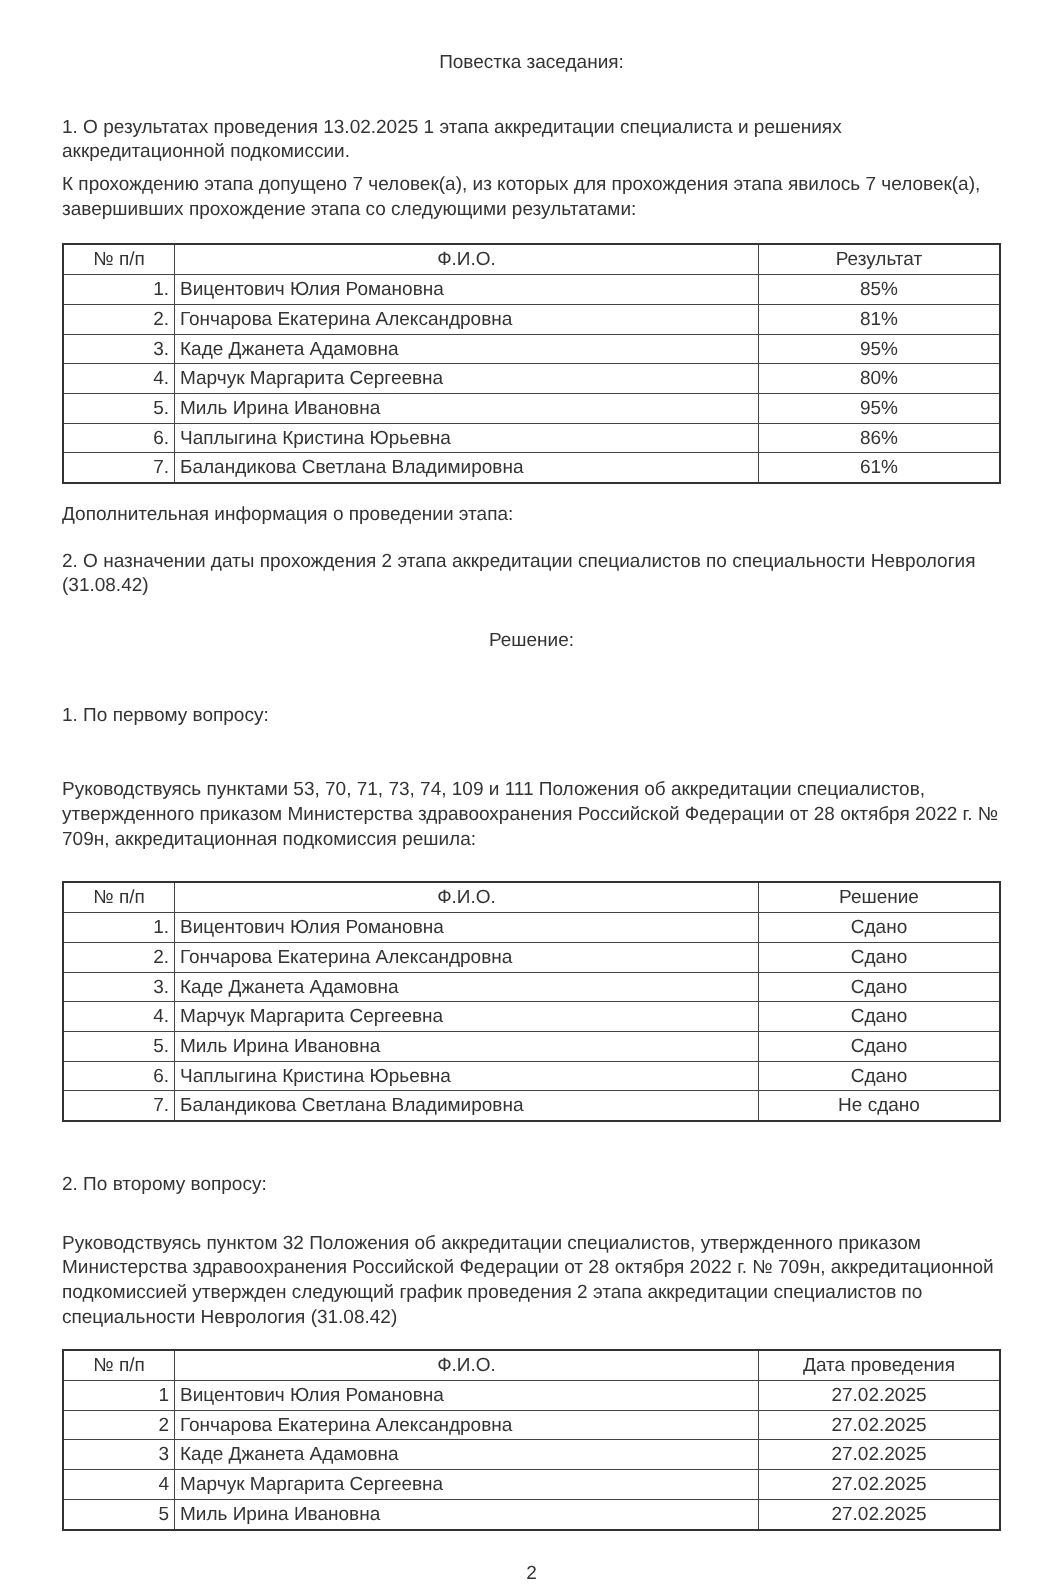Повестка заседания:
1. О результатах проведения 13.02.2025 1 этапа аккредитации специалиста и решениях аккредитационной подкомиссии.
К прохождению этапа допущено 7 человек(а), из которых для прохождения этапа явилось 7 человек(а), завершивших прохождение этапа со следующими результатами:
| № п/п | Ф.И.О. | Результат |
| --- | --- | --- |
| 1. | Вицентович Юлия Романовна | 85% |
| 2. | Гончарова Екатерина Александровна | 81% |
| 3. | Каде Джанета Адамовна | 95% |
| 4. | Марчук Маргарита Сергеевна | 80% |
| 5. | Миль Ирина Ивановна | 95% |
| 6. | Чаплыгина Кристина Юрьевна | 86% |
| 7. | Баландикова Светлана Владимировна | 61% |
Дополнительная информация о проведении этапа:
2. О назначении даты прохождения 2 этапа аккредитации специалистов по специальности Неврология (31.08.42)
Решение:
1. По первому вопросу:
Руководствуясь пунктами 53, 70, 71, 73, 74, 109 и 111 Положения об аккредитации специалистов, утвержденного приказом Министерства здравоохранения Российской Федерации от 28 октября 2022 г. № 709н, аккредитационная подкомиссия решила:
| № п/п | Ф.И.О. | Решение |
| --- | --- | --- |
| 1. | Вицентович Юлия Романовна | Сдано |
| 2. | Гончарова Екатерина Александровна | Сдано |
| 3. | Каде Джанета Адамовна | Сдано |
| 4. | Марчук Маргарита Сергеевна | Сдано |
| 5. | Миль Ирина Ивановна | Сдано |
| 6. | Чаплыгина Кристина Юрьевна | Сдано |
| 7. | Баландикова Светлана Владимировна | Не сдано |
2. По второму вопросу:
Руководствуясь пунктом 32 Положения об аккредитации специалистов, утвержденного приказом Министерства здравоохранения Российской Федерации от 28 октября 2022 г. № 709н, аккредитационной подкомиссией утвержден следующий график проведения 2 этапа аккредитации специалистов по специальности Неврология (31.08.42)
| № п/п | Ф.И.О. | Дата проведения |
| --- | --- | --- |
| 1 | Вицентович Юлия Романовна | 27.02.2025 |
| 2 | Гончарова Екатерина Александровна | 27.02.2025 |
| 3 | Каде Джанета Адамовна | 27.02.2025 |
| 4 | Марчук Маргарита Сергеевна | 27.02.2025 |
| 5 | Миль Ирина Ивановна | 27.02.2025 |
2